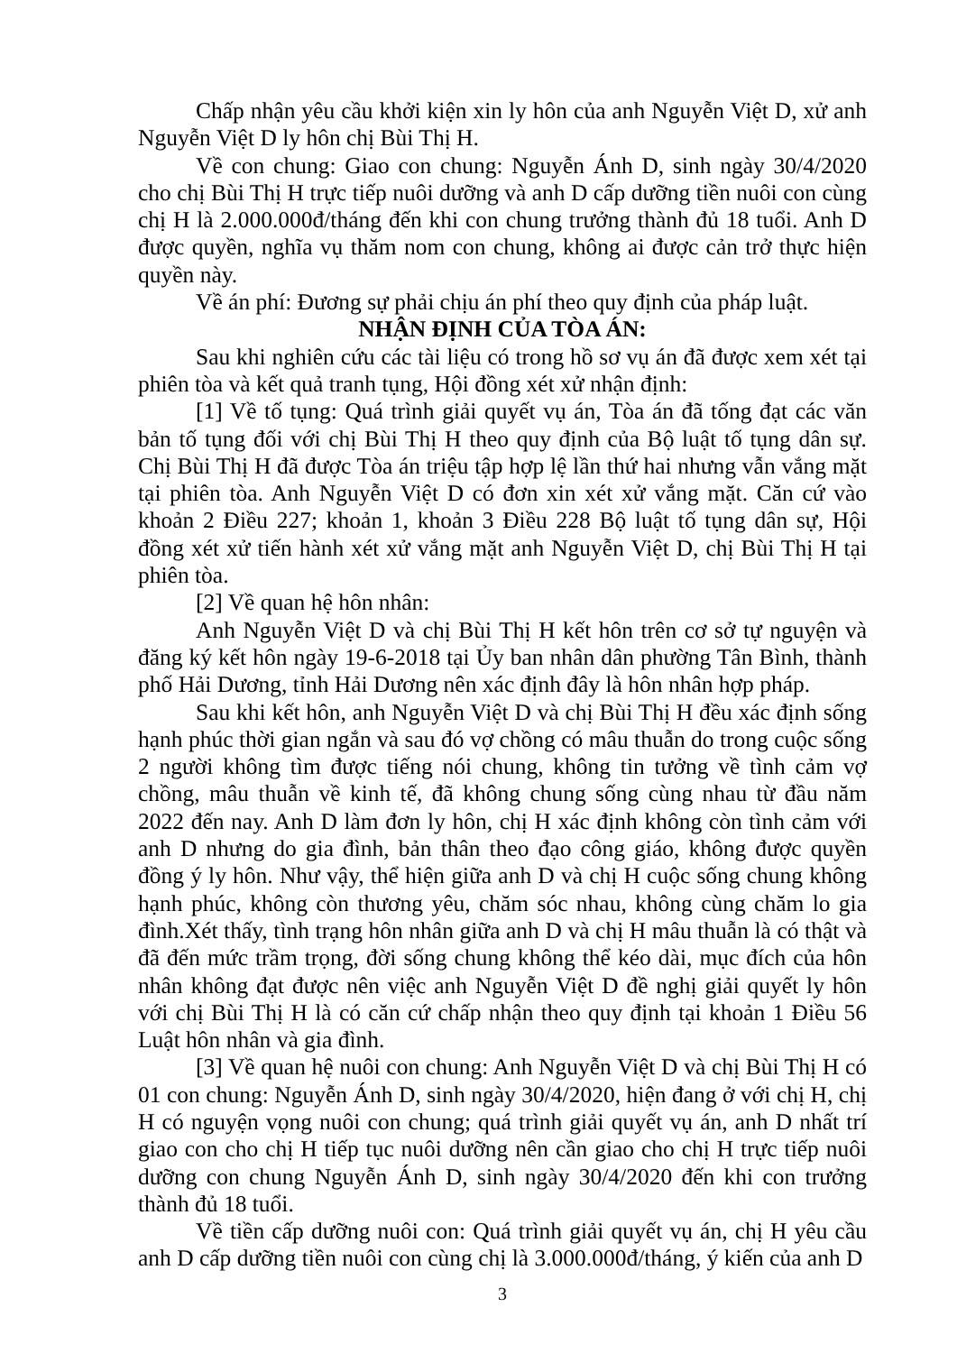Chấp nhận yêu cầu khởi kiện xin ly hôn của anh Nguyễn Việt D, xử anh Nguyễn Việt D ly hôn chị Bùi Thị H.
Về con chung: Giao con chung: Nguyễn Ánh D, sinh ngày 30/4/2020 cho chị Bùi Thị H trực tiếp nuôi dưỡng và anh D cấp dưỡng tiền nuôi con cùng chị H là 2.000.000đ/tháng đến khi con chung trưởng thành đủ 18 tuổi. Anh D được quyền, nghĩa vụ thăm nom con chung, không ai được cản trở thực hiện quyền này.
Về án phí: Đương sự phải chịu án phí theo quy định của pháp luật.
NHẬN ĐỊNH CỦA TÒA ÁN:
Sau khi nghiên cứu các tài liệu có trong hồ sơ vụ án đã được xem xét tại phiên tòa và kết quả tranh tụng, Hội đồng xét xử nhận định:
[1] Về tố tụng: Quá trình giải quyết vụ án, Tòa án đã tống đạt các văn bản tố tụng đối với chị Bùi Thị H theo quy định của Bộ luật tố tụng dân sự. Chị Bùi Thị H đã được Tòa án triệu tập hợp lệ lần thứ hai nhưng vẫn vắng mặt tại phiên tòa. Anh Nguyễn Việt D có đơn xin xét xử vắng mặt. Căn cứ vào khoản 2 Điều 227; khoản 1, khoản 3 Điều 228 Bộ luật tố tụng dân sự, Hội đồng xét xử tiến hành xét xử vắng mặt anh Nguyễn Việt D, chị Bùi Thị H tại phiên tòa.
[2] Về quan hệ hôn nhân:
Anh Nguyễn Việt D và chị Bùi Thị H kết hôn trên cơ sở tự nguyện và đăng ký kết hôn ngày 19-6-2018 tại Ủy ban nhân dân phường Tân Bình, thành phố Hải Dương, tỉnh Hải Dương nên xác định đây là hôn nhân hợp pháp.
Sau khi kết hôn, anh Nguyễn Việt D và chị Bùi Thị H đều xác định sống hạnh phúc thời gian ngắn và sau đó vợ chồng có mâu thuẫn do trong cuộc sống 2 người không tìm được tiếng nói chung, không tin tưởng về tình cảm vợ chồng, mâu thuẫn về kinh tế, đã không chung sống cùng nhau từ đầu năm 2022 đến nay. Anh D làm đơn ly hôn, chị H xác định không còn tình cảm với anh D nhưng do gia đình, bản thân theo đạo công giáo, không được quyền đồng ý ly hôn. Như vậy, thể hiện giữa anh D và chị H cuộc sống chung không hạnh phúc, không còn thương yêu, chăm sóc nhau, không cùng chăm lo gia đình.Xét thấy, tình trạng hôn nhân giữa anh D và chị H mâu thuẫn là có thật và đã đến mức trầm trọng, đời sống chung không thể kéo dài, mục đích của hôn nhân không đạt được nên việc anh Nguyễn Việt D đề nghị giải quyết ly hôn với chị Bùi Thị H là có căn cứ chấp nhận theo quy định tại khoản 1 Điều 56 Luật hôn nhân và gia đình.
[3] Về quan hệ nuôi con chung: Anh Nguyễn Việt D và chị Bùi Thị H có 01 con chung: Nguyễn Ánh D, sinh ngày 30/4/2020, hiện đang ở với chị H, chị H có nguyện vọng nuôi con chung; quá trình giải quyết vụ án, anh D nhất trí giao con cho chị H tiếp tục nuôi dưỡng nên cần giao cho chị H trực tiếp nuôi dưỡng con chung Nguyễn Ánh D, sinh ngày 30/4/2020 đến khi con trưởng thành đủ 18 tuổi.
Về tiền cấp dưỡng nuôi con: Quá trình giải quyết vụ án, chị H yêu cầu anh D cấp dưỡng tiền nuôi con cùng chị là 3.000.000đ/tháng, ý kiến của anh D
3